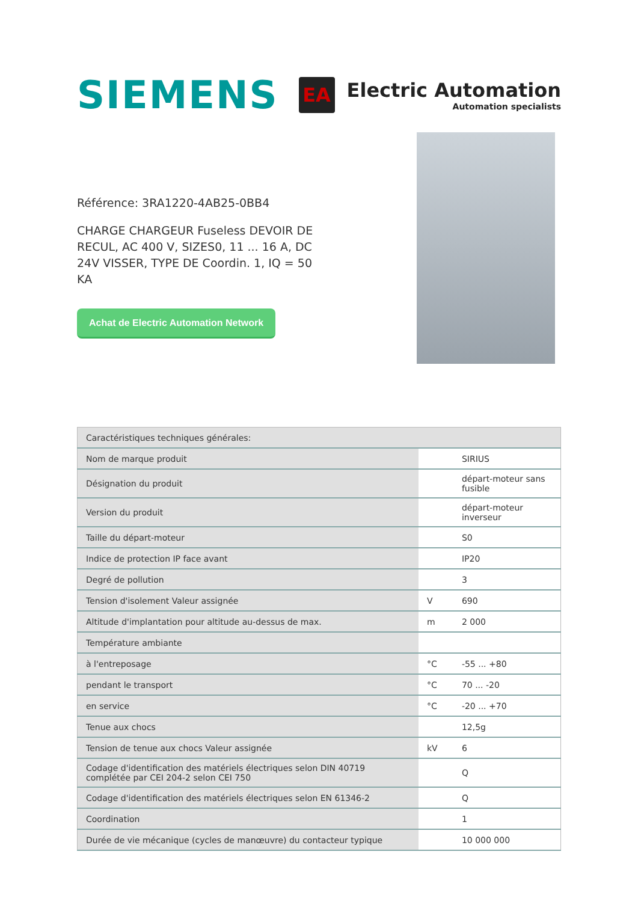SIEMENS
EA
Electric Automation
Automation specialists
Référence: 3RA1220-4AB25-0BB4
CHARGE CHARGEUR Fuseless DEVOIR DE RECUL, AC 400 V, SIZES0, 11 ... 16 A, DC 24V VISSER, TYPE DE Coordin. 1, IQ = 50 KA
Achat de Electric Automation Network
| Caractéristiques techniques générales: | | |
| --- | --- | --- |
| Nom de marque produit | | SIRIUS |
| Désignation du produit | | départ-moteur sans fusible |
| Version du produit | | départ-moteur inverseur |
| Taille du départ-moteur | | S0 |
| Indice de protection IP face avant | | IP20 |
| Degré de pollution | | 3 |
| Tension d'isolement Valeur assignée | V | 690 |
| Altitude d'implantation pour altitude au-dessus de max. | m | 2 000 |
| Température ambiante | | |
| à l'entreposage | °C | -55 ... +80 |
| pendant le transport | °C | 70 ... -20 |
| en service | °C | -20 ... +70 |
| Tenue aux chocs | | 12,5g |
| Tension de tenue aux chocs Valeur assignée | kV | 6 |
| Codage d'identification des matériels électriques selon DIN 40719 complétée par CEI 204-2 selon CEI 750 | | Q |
| Codage d'identification des matériels électriques selon EN 61346-2 | | Q |
| Coordination | | 1 |
| Durée de vie mécanique (cycles de manœuvre) du contacteur typique | | 10 000 000 |